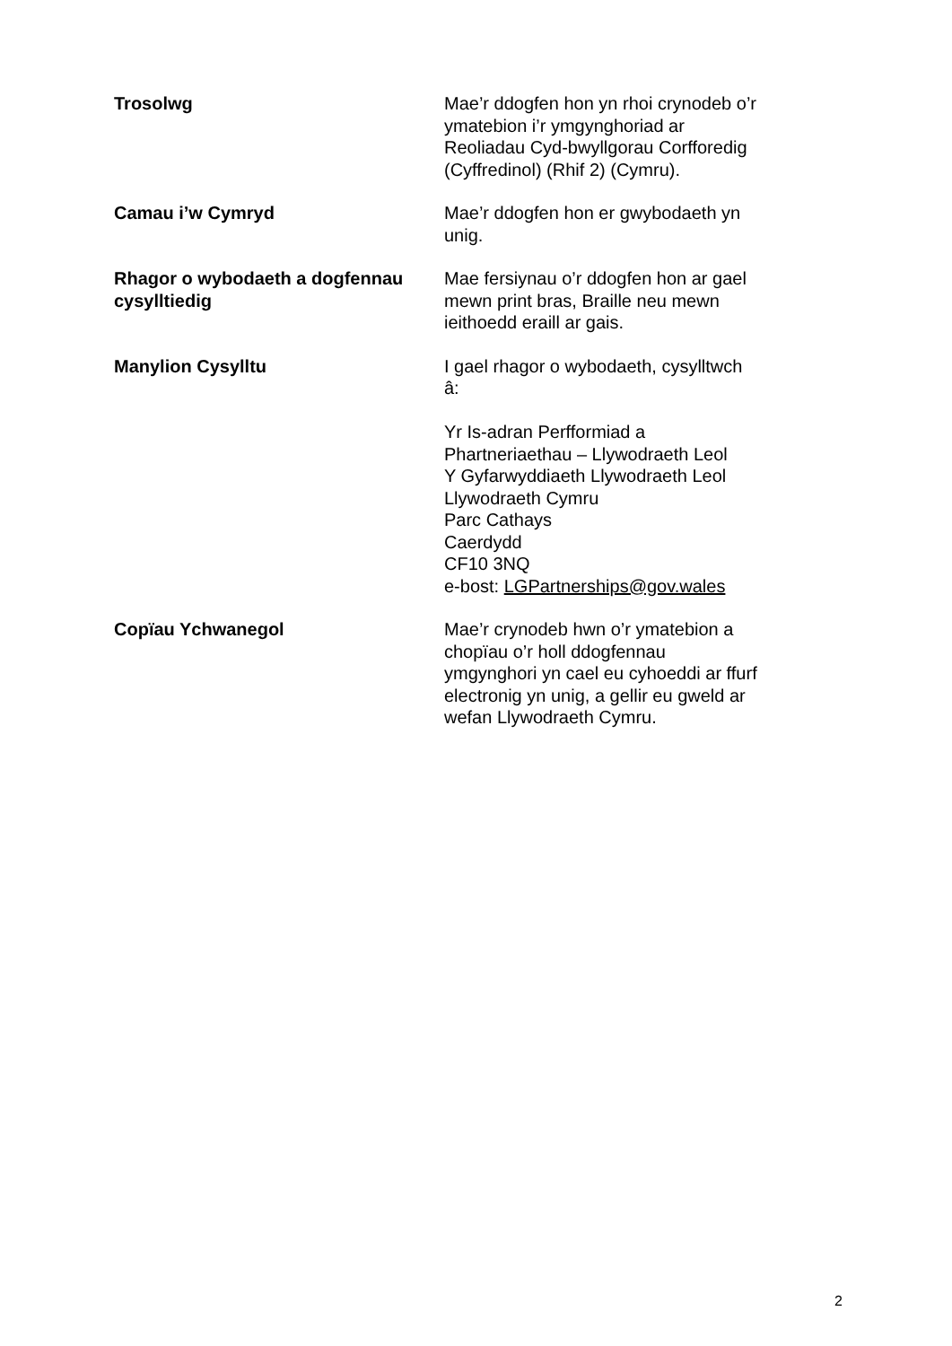Trosolwg Mae’r ddogfen hon yn rhoi crynodeb o’r ymatebion i’r ymgynghoriad ar Reoliadau Cyd-bwyllgorau Corfforedig (Cyffredinol) (Rhif 2) (Cymru).
Camau i’w Cymryd Mae’r ddogfen hon er gwybodaeth yn unig.
Rhagor o wybodaeth a dogfennau cysylltiedig
Mae fersiynau o’r ddogfen hon ar gael mewn print bras, Braille neu mewn ieithoedd eraill ar gais.
Manylion Cysylltu I gael rhagor o wybodaeth, cysylltwch â:
Yr Is-adran Perfformiad a Phartneriaethau – Llywodraeth Leol
Y Gyfarwyddiaeth Llywodraeth Leol
Llywodraeth Cymru
Parc Cathays
Caerdydd
CF10 3NQ
e-bost: LGPartnerships@gov.wales
Copïau Ychwanegol Mae’r crynodeb hwn o’r ymatebion a chopïau o’r holl ddogfennau ymgynghori yn cael eu cyhoeddi ar ffurf electronig yn unig, a gellir eu gweld ar wefan Llywodraeth Cymru.
2